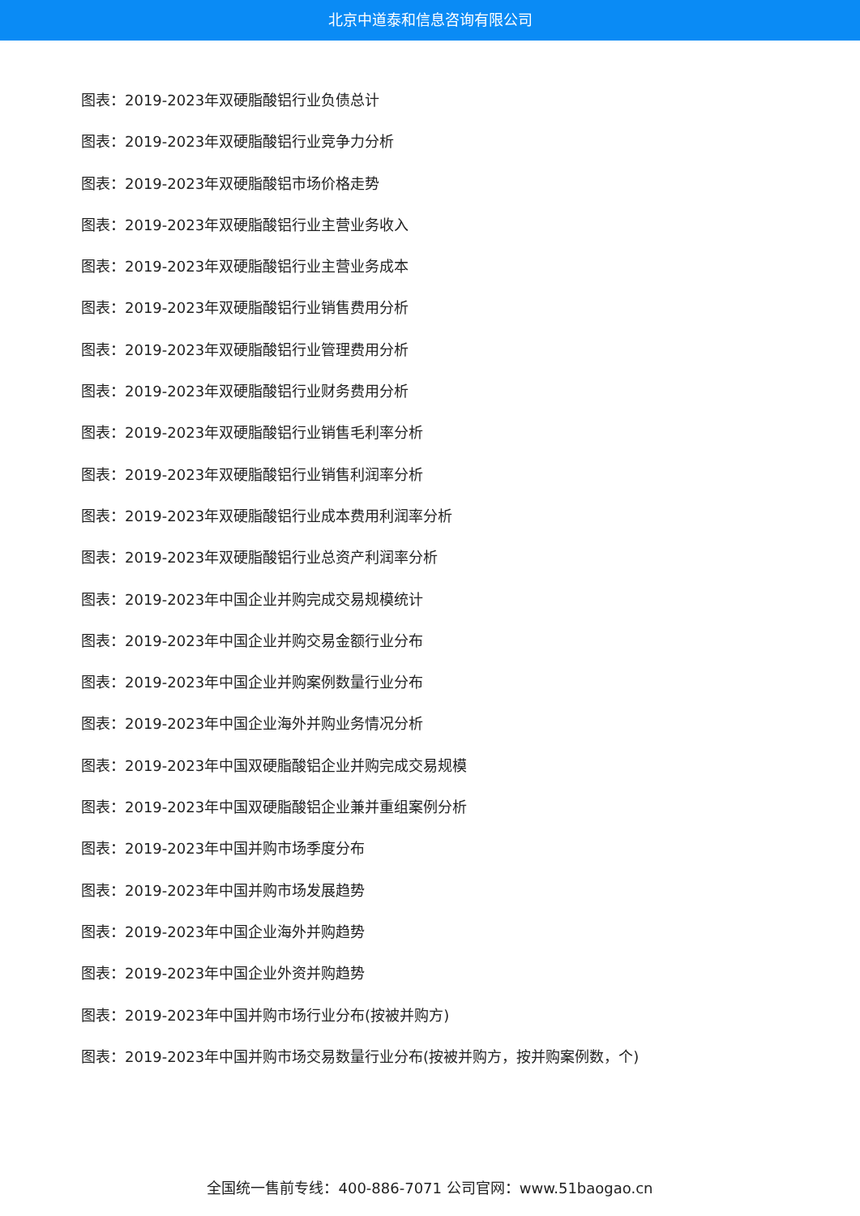北京中道泰和信息咨询有限公司
图表：2019-2023年双硬脂酸铝行业负债总计
图表：2019-2023年双硬脂酸铝行业竞争力分析
图表：2019-2023年双硬脂酸铝市场价格走势
图表：2019-2023年双硬脂酸铝行业主营业务收入
图表：2019-2023年双硬脂酸铝行业主营业务成本
图表：2019-2023年双硬脂酸铝行业销售费用分析
图表：2019-2023年双硬脂酸铝行业管理费用分析
图表：2019-2023年双硬脂酸铝行业财务费用分析
图表：2019-2023年双硬脂酸铝行业销售毛利率分析
图表：2019-2023年双硬脂酸铝行业销售利润率分析
图表：2019-2023年双硬脂酸铝行业成本费用利润率分析
图表：2019-2023年双硬脂酸铝行业总资产利润率分析
图表：2019-2023年中国企业并购完成交易规模统计
图表：2019-2023年中国企业并购交易金额行业分布
图表：2019-2023年中国企业并购案例数量行业分布
图表：2019-2023年中国企业海外并购业务情况分析
图表：2019-2023年中国双硬脂酸铝企业并购完成交易规模
图表：2019-2023年中国双硬脂酸铝企业兼并重组案例分析
图表：2019-2023年中国并购市场季度分布
图表：2019-2023年中国并购市场发展趋势
图表：2019-2023年中国企业海外并购趋势
图表：2019-2023年中国企业外资并购趋势
图表：2019-2023年中国并购市场行业分布(按被并购方)
图表：2019-2023年中国并购市场交易数量行业分布(按被并购方，按并购案例数，个)
全国统一售前专线：400-886-7071 公司官网：www.51baogao.cn